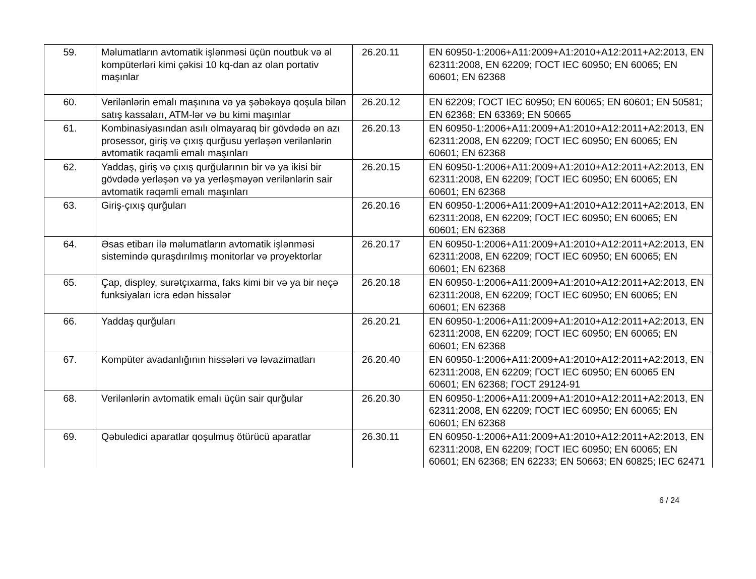| 59. | Məlumatların avtomatik işlənməsi üçün noutbuk və əl kompüterləri kimi çəkisi 10 kq-dan az olan portativ maşınlar | 26.20.11 | EN 60950-1:2006+A11:2009+A1:2010+A12:2011+A2:2013, EN 62311:2008, EN 62209; ГОСТ IEC 60950; EN 60065; EN 60601; EN 62368 |
| 60. | Verilənlərin emalı maşınına və ya şəbəkəyə qoşula bilən satış kassaları, ATM-lər və bu kimi maşınlar | 26.20.12 | EN 62209; ГОСТ IEC 60950; EN 60065; EN 60601; EN 50581; EN 62368; EN 63369; EN 50665 |
| 61. | Kombinasiyasından asılı olmayaraq bir gövdədə ən azı prosessor, giriş və çıxış qurğusu yerləşən verilənlərin avtomatik rəqəmli emalı maşınları | 26.20.13 | EN 60950-1:2006+A11:2009+A1:2010+A12:2011+A2:2013, EN 62311:2008, EN 62209; ГОСТ IEC 60950; EN 60065; EN 60601; EN 62368 |
| 62. | Yaddaş, giriş və çıxış qurğularının bir və ya ikisi bir gövdədə yerləşən və ya yerləşməyən verilənlərin sair avtomatik rəqəmli emalı maşınları | 26.20.15 | EN 60950-1:2006+A11:2009+A1:2010+A12:2011+A2:2013, EN 62311:2008, EN 62209; ГОСТ IEC 60950; EN 60065; EN 60601; EN 62368 |
| 63. | Giriş-çıxış qurğuları | 26.20.16 | EN 60950-1:2006+A11:2009+A1:2010+A12:2011+A2:2013, EN 62311:2008, EN 62209; ГОСТ IEC 60950; EN 60065; EN 60601; EN 62368 |
| 64. | Əsas etibarı ilə məlumatların avtomatik işlənməsi sistemində quraşdırılmış monitorlar və proyektorlar | 26.20.17 | EN 60950-1:2006+A11:2009+A1:2010+A12:2011+A2:2013, EN 62311:2008, EN 62209; ГОСТ IEC 60950; EN 60065; EN 60601; EN 62368 |
| 65. | Çap, displey, surətçıxarma, faks kimi bir və ya bir neçə funksiyaları icra edən hissələr | 26.20.18 | EN 60950-1:2006+A11:2009+A1:2010+A12:2011+A2:2013, EN 62311:2008, EN 62209; ГОСТ IEC 60950; EN 60065; EN 60601; EN 62368 |
| 66. | Yaddaş qurğuları | 26.20.21 | EN 60950-1:2006+A11:2009+A1:2010+A12:2011+A2:2013, EN 62311:2008, EN 62209; ГОСТ IEC 60950; EN 60065; EN 60601; EN 62368 |
| 67. | Kompüter avadanlığının hissələri və ləvazimatları | 26.20.40 | EN 60950-1:2006+A11:2009+A1:2010+A12:2011+A2:2013, EN 62311:2008, EN 62209; ГОСТ IEC 60950; EN 60065 EN 60601; EN 62368; ГОСТ 29124-91 |
| 68. | Verilənlərin avtomatik emalı üçün sair qurğular | 26.20.30 | EN 60950-1:2006+A11:2009+A1:2010+A12:2011+A2:2013, EN 62311:2008, EN 62209; ГОСТ IEC 60950; EN 60065; EN 60601; EN 62368 |
| 69. | Qəbuledici aparatlar qoşulmuş ötürücü aparatlar | 26.30.11 | EN 60950-1:2006+A11:2009+A1:2010+A12:2011+A2:2013, EN 62311:2008, EN 62209; ГОСТ IEC 60950; EN 60065; EN 60601; EN 62368; EN 62233; EN 50663; EN 60825; IEC 62471 |
6 / 24